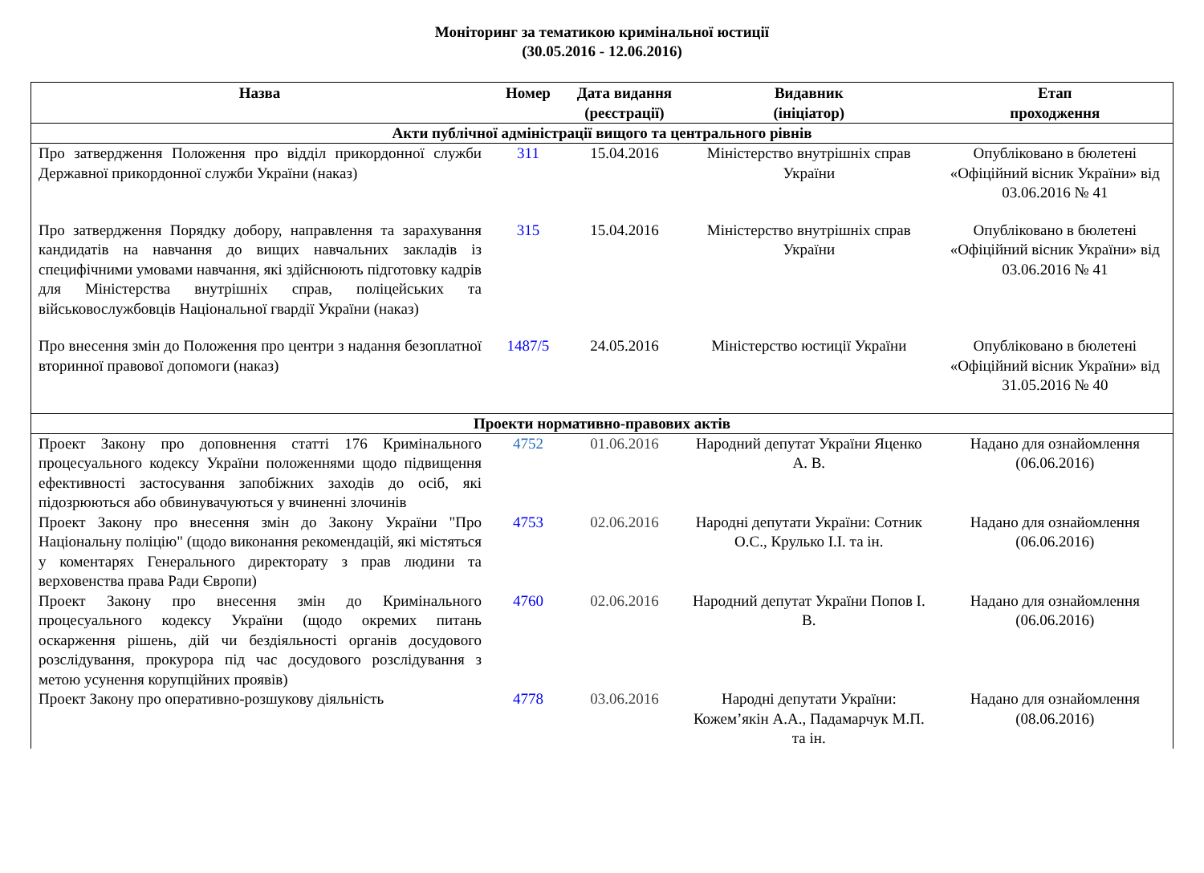Моніторинг за тематикою кримінальної юстиції
(30.05.2016 - 12.06.2016)
| Назва | Номер | Дата видання (реєстрації) | Видавник (ініціатор) | Етап проходження |
| --- | --- | --- | --- | --- |
| Акти публічної адміністрації вищого та центрального рівнів | | | | |
| Про затвердження Положення про відділ прикордонної служби Державної прикордонної служби України (наказ) | 311 | 15.04.2016 | Міністерство внутрішніх справ України | Опубліковано в бюлетені «Офіційний вісник України» від 03.06.2016 № 41 |
| Про затвердження Порядку добору, направлення та зарахування кандидатів на навчання до вищих навчальних закладів із специфічними умовами навчання, які здійснюють підготовку кадрів для Міністерства внутрішніх справ, поліцейських та військовослужбовців Національної гвардії України (наказ) | 315 | 15.04.2016 | Міністерство внутрішніх справ України | Опубліковано в бюлетені «Офіційний вісник України» від 03.06.2016 № 41 |
| Про внесення змін до Положення про центри з надання безоплатної вторинної правової допомоги (наказ) | 1487/5 | 24.05.2016 | Міністерство юстиції України | Опубліковано в бюлетені «Офіційний вісник України» від 31.05.2016 № 40 |
| Проекти нормативно-правових актів | | | | |
| Проект Закону про доповнення статті 176 Кримінального процесуального кодексу України положеннями щодо підвищення ефективності застосування запобіжних заходів до осіб, які підозрюються або обвинувачуються у вчиненні злочинів | 4752 | 01.06.2016 | Народний депутат України Яценко А. В. | Надано для ознайомлення (06.06.2016) |
| Проект Закону про внесення змін до Закону України "Про Національну поліцію" (щодо виконання рекомендацій, які містяться у коментарях Генерального директорату з прав людини та верховенства права Ради Європи) | 4753 | 02.06.2016 | Народні депутати України: Сотник О.С., Крулько І.І. та ін. | Надано для ознайомлення (06.06.2016) |
| Проект Закону про внесення змін до Кримінального процесуального кодексу України (щодо окремих питань оскарження рішень, дій чи бездіяльності органів досудового розслідування, прокурора під час досудового розслідування з метою усунення корупційних проявів) | 4760 | 02.06.2016 | Народний депутат України Попов І. В. | Надано для ознайомлення (06.06.2016) |
| Проект Закону про оперативно-розшукову діяльність | 4778 | 03.06.2016 | Народні депутати України: Кожем’якін А.А., Падамарчук М.П. та ін. | Надано для ознайомлення (08.06.2016) |